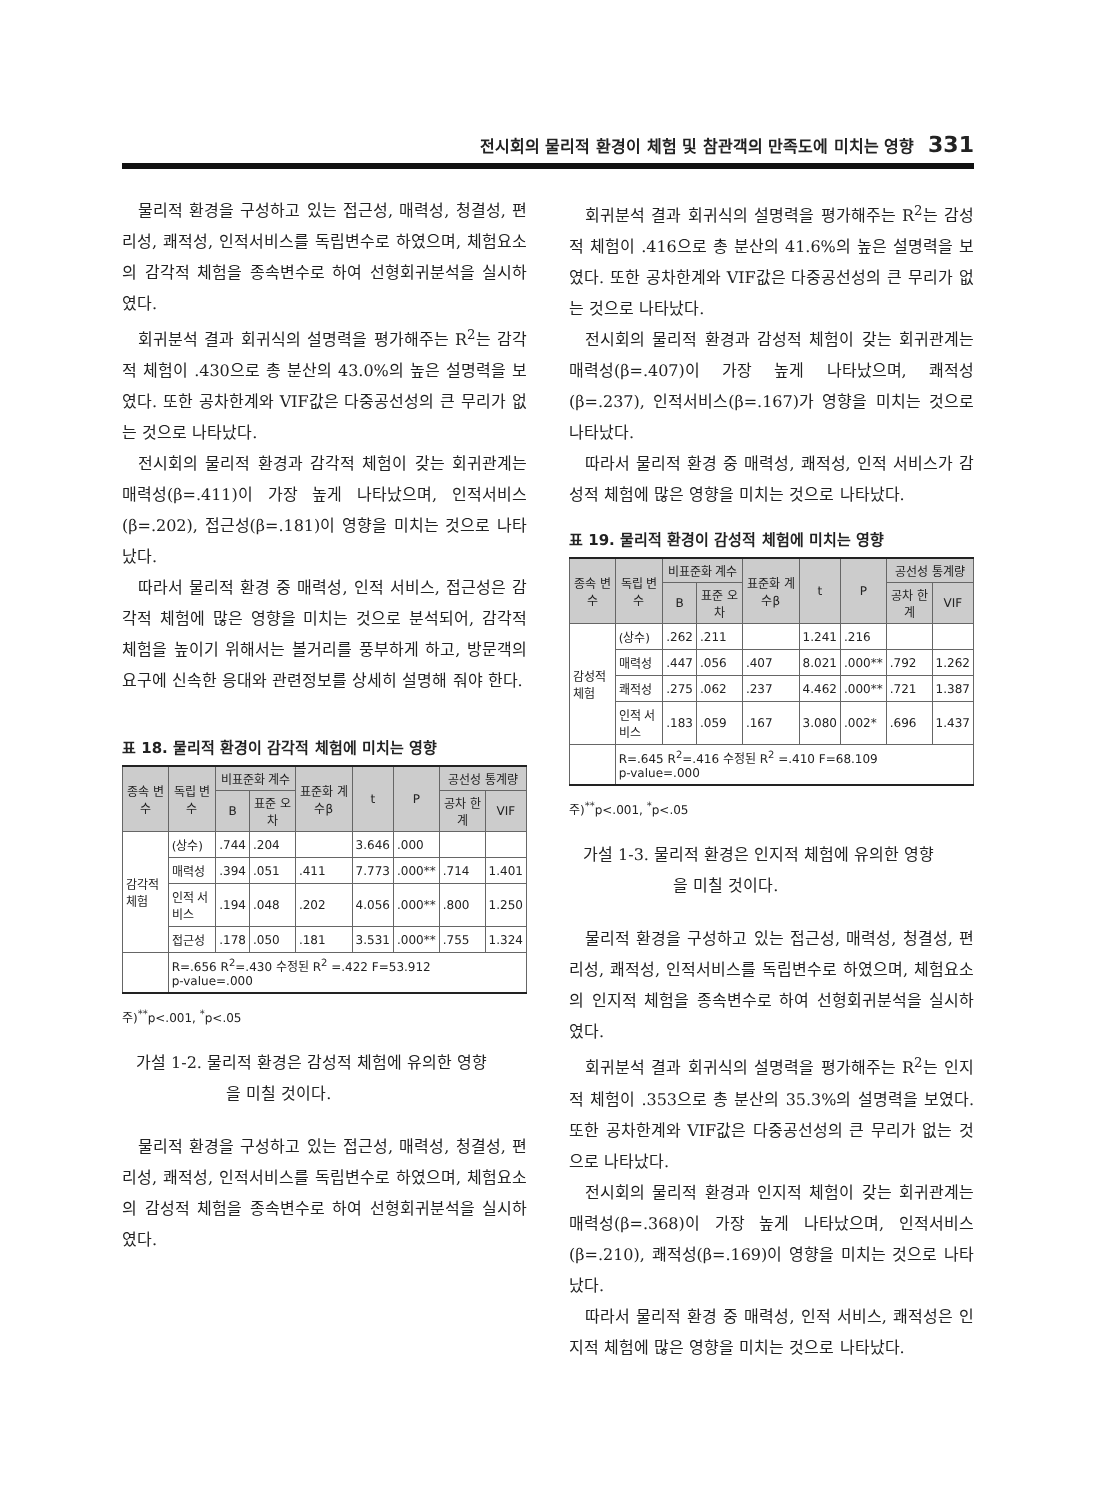전시회의 물리적 환경이 체험 및 참관객의 만족도에 미치는 영향 331
물리적 환경을 구성하고 있는 접근성, 매력성, 청결성, 편리성, 쾌적성, 인적서비스를 독립변수로 하였으며, 체험요소의 감각적 체험을 종속변수로 하여 선형회귀분석을 실시하였다.
회귀분석 결과 회귀식의 설명력을 평가해주는 R<sup>2</sup>는 감각적 체험이 .430으로 총 분산의 43.0%의 높은 설명력을 보였다. 또한 공차한계와 VIF값은 다중공선성의 큰 무리가 없는 것으로 나타났다.
전시회의 물리적 환경과 감각적 체험이 갖는 회귀관계는 매력성(β=.411)이 가장 높게 나타났으며, 인적서비스(β=.202), 접근성(β=.181)이 영향을 미치는 것으로 나타났다.
따라서 물리적 환경 중 매력성, 인적 서비스, 접근성은 감각적 체험에 많은 영향을 미치는 것으로 분석되어, 감각적 체험을 높이기 위해서는 볼거리를 풍부하게 하고, 방문객의 요구에 신속한 응대와 관련정보를 상세히 설명해 줘야 한다.
표 18. 물리적 환경이 감각적 체험에 미치는 영향
| 종속 변수 | 독립 변수 | 비표준화 계수 | | 표준화 계수β | t | P | 공선성 통계량 | |
| --- | --- | --- | --- | --- | --- | --- | --- | --- |
| | | B | 표준 오차 | | | | 공차 한계 | VIF |
| 감각적 체험 | (상수) | .744 | .204 | | 3.646 | .000 | | |
| | 매력성 | .394 | .051 | .411 | 7.773 | .000** | .714 | 1.401 |
| | 인적 서비스 | .194 | .048 | .202 | 4.056 | .000** | .800 | 1.250 |
| | 접근성 | .178 | .050 | .181 | 3.531 | .000** | .755 | 1.324 |
| | R=.656 R<sup>2</sup>=.430 수정된 R<sup>2</sup> =.422 F=53.912 p-value=.000 | | | | | | | |
주)<sup>**</sup>p<.001, <sup>*</sup>p<.05
가설 1-2. 물리적 환경은 감성적 체험에 유의한 영향
을 미칠 것이다.
물리적 환경을 구성하고 있는 접근성, 매력성, 청결성, 편리성, 쾌적성, 인적서비스를 독립변수로 하였으며, 체험요소의 감성적 체험을 종속변수로 하여 선형회귀분석을 실시하였다.
회귀분석 결과 회귀식의 설명력을 평가해주는 R<sup>2</sup>는 감성적 체험이 .416으로 총 분산의 41.6%의 높은 설명력을 보였다. 또한 공차한계와 VIF값은 다중공선성의 큰 무리가 없는 것으로 나타났다.
전시회의 물리적 환경과 감성적 체험이 갖는 회귀관계는 매력성(β=.407)이 가장 높게 나타났으며, 쾌적성(β=.237), 인적서비스(β=.167)가 영향을 미치는 것으로 나타났다.
따라서 물리적 환경 중 매력성, 쾌적성, 인적 서비스가 감성적 체험에 많은 영향을 미치는 것으로 나타났다.
표 19. 물리적 환경이 감성적 체험에 미치는 영향
| 종속 변수 | 독립 변수 | 비표준화 계수 | | 표준화 계수β | t | P | 공선성 통계량 | |
| --- | --- | --- | --- | --- | --- | --- | --- | --- |
| | | B | 표준 오차 | | | | 공차 한계 | VIF |
| 감성적 체험 | (상수) | .262 | .211 | | 1.241 | .216 | | |
| | 매력성 | .447 | .056 | .407 | 8.021 | .000** | .792 | 1.262 |
| | 쾌적성 | .275 | .062 | .237 | 4.462 | .000** | .721 | 1.387 |
| | 인적 서비스 | .183 | .059 | .167 | 3.080 | .002* | .696 | 1.437 |
| | R=.645 R<sup>2</sup>=.416 수정된 R<sup>2</sup> =.410 F=68.109 p-value=.000 | | | | | | | |
주)<sup>**</sup>p<.001, <sup>*</sup>p<.05
가설 1-3. 물리적 환경은 인지적 체험에 유의한 영향
을 미칠 것이다.
물리적 환경을 구성하고 있는 접근성, 매력성, 청결성, 편리성, 쾌적성, 인적서비스를 독립변수로 하였으며, 체험요소의 인지적 체험을 종속변수로 하여 선형회귀분석을 실시하였다.
회귀분석 결과 회귀식의 설명력을 평가해주는 R<sup>2</sup>는 인지적 체험이 .353으로 총 분산의 35.3%의 설명력을 보였다. 또한 공차한계와 VIF값은 다중공선성의 큰 무리가 없는 것으로 나타났다.
전시회의 물리적 환경과 인지적 체험이 갖는 회귀관계는 매력성(β=.368)이 가장 높게 나타났으며, 인적서비스(β=.210), 쾌적성(β=.169)이 영향을 미치는 것으로 나타났다.
따라서 물리적 환경 중 매력성, 인적 서비스, 쾌적성은 인지적 체험에 많은 영향을 미치는 것으로 나타났다.